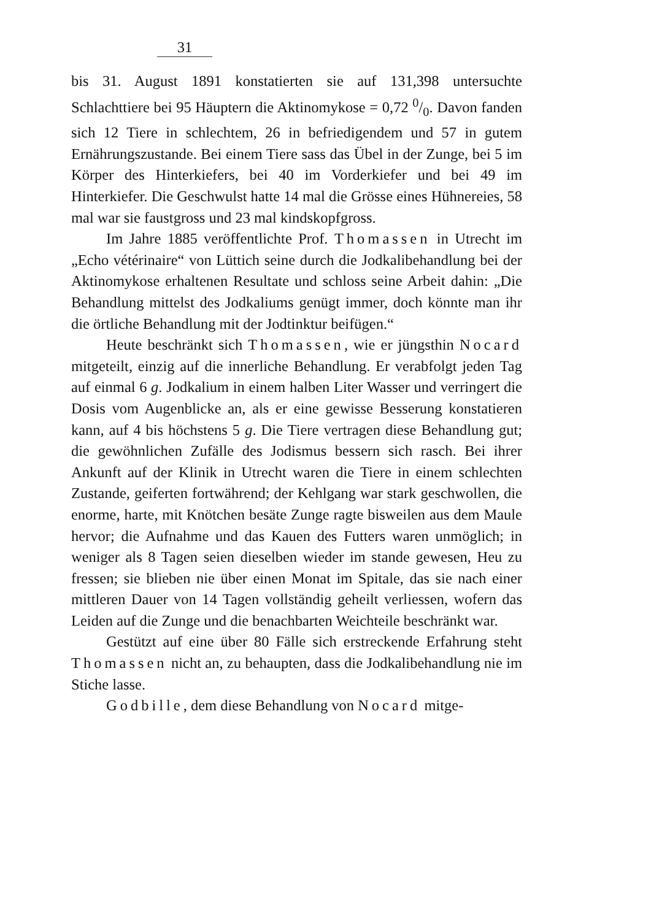31
bis 31. August 1891 konstatierten sie auf 131,398 untersuchte Schlachttiere bei 95 Häuptern die Aktinomykose = 0,72 0/0. Davon fanden sich 12 Tiere in schlechtem, 26 in befriedigendem und 57 in gutem Ernährungszustande. Bei einem Tiere sass das Übel in der Zunge, bei 5 im Körper des Hinterkiefers, bei 40 im Vorderkiefer und bei 49 im Hinterkiefer. Die Geschwulst hatte 14 mal die Grösse eines Hühnereies, 58 mal war sie faustgross und 23 mal kindskopfgross.
Im Jahre 1885 veröffentlichte Prof. Thomassen in Utrecht im „Echo vétérinaire“ von Lüttich seine durch die Jodkalibehandlung bei der Aktinomykose erhaltenen Resultate und schloss seine Arbeit dahin: „Die Behandlung mittelst des Jodkaliums genügt immer, doch könnte man ihr die örtliche Behandlung mit der Jodtinktur beifügen.“
Heute beschränkt sich Thomassen, wie er jüngsthin Nocard mitgeteilt, einzig auf die innerliche Behandlung. Er verabfolgt jeden Tag auf einmal 6 g. Jodkalium in einem halben Liter Wasser und verringert die Dosis vom Augenblicke an, als er eine gewisse Besserung konstatieren kann, auf 4 bis höchstens 5 g. Die Tiere vertragen diese Behandlung gut; die gewöhnlichen Zufälle des Jodismus bessern sich rasch. Bei ihrer Ankunft auf der Klinik in Utrecht waren die Tiere in einem schlechten Zustande, geiferten fortwährend; der Kehlgang war stark geschwollen, die enorme, harte, mit Knötchen besäte Zunge ragte bisweilen aus dem Maule hervor; die Aufnahme und das Kauen des Futters waren unmöglich; in weniger als 8 Tagen seien dieselben wieder im stande gewesen, Heu zu fressen; sie blieben nie über einen Monat im Spitale, das sie nach einer mittleren Dauer von 14 Tagen vollständig geheilt verliessen, wofern das Leiden auf die Zunge und die benachbarten Weichteile beschränkt war.
Gestützt auf eine über 80 Fälle sich erstreckende Erfahrung steht Thomassen nicht an, zu behaupten, dass die Jodkalibehandlung nie im Stiche lasse.
Godbille, dem diese Behandlung von Nocard mitge-